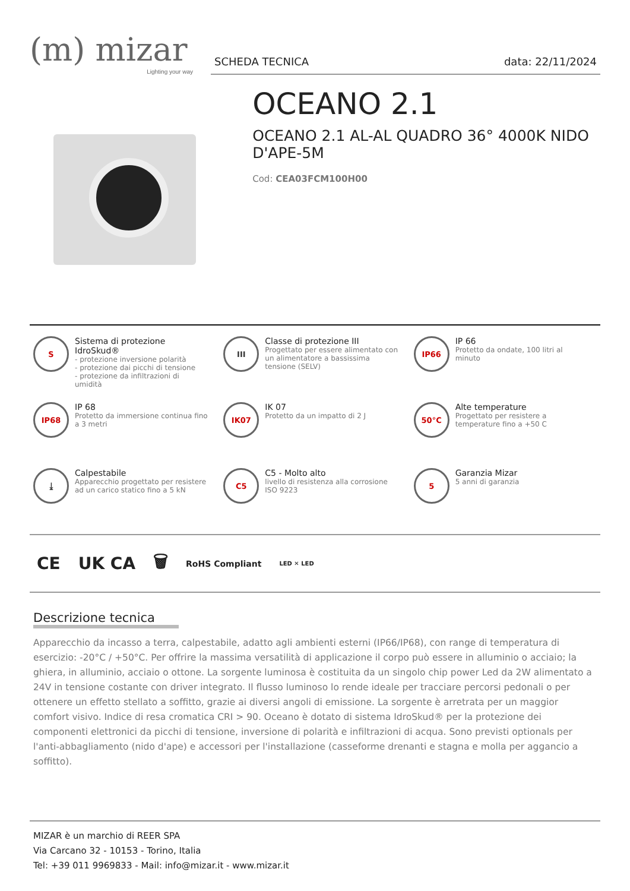(m) mizar
Lighting your way
SCHEDA TECNICA data: 22/11/2024
OCEANO 2.1
OCEANO 2.1 AL-AL QUADRO 36° 4000K NIDO D'APE-5M
Cod: CEA03FCM100H00
S
Sistema di protezione IdroSkud®
- protezione inversione polarità
- protezione dai picchi di tensione
- protezione da infiltrazioni di umidità
III
Classe di protezione III
Progettato per essere alimentato con un alimentatore a bassissima tensione (SELV)
IP66
IP 66
Protetto da ondate, 100 litri al minuto
IP68
IP 68
Protetto da immersione continua fino a 3 metri
IK07
IK 07
Protetto da un impatto di 2 J
50°C
Alte temperature
Progettato per resistere a temperature fino a +50 C
⤓
Calpestabile
Apparecchio progettato per resistere ad un carico statico fino a 5 kN
C5
C5 - Molto alto
livello di resistenza alla corrosione ISO 9223
5
Garanzia Mizar
5 anni di garanzia
CE UK CA 🗑 RoHS Compliant LED ✕ LED
Descrizione tecnica
Apparecchio da incasso a terra, calpestabile, adatto agli ambienti esterni (IP66/IP68), con range di temperatura di esercizio: -20°C / +50°C. Per offrire la massima versatilità di applicazione il corpo può essere in alluminio o acciaio; la ghiera, in alluminio, acciaio o ottone. La sorgente luminosa è costituita da un singolo chip power Led da 2W alimentato a 24V in tensione costante con driver integrato. Il flusso luminoso lo rende ideale per tracciare percorsi pedonali o per ottenere un effetto stellato a soffitto, grazie ai diversi angoli di emissione. La sorgente è arretrata per un maggior comfort visivo. Indice di resa cromatica CRI > 90. Oceano è dotato di sistema IdroSkud® per la protezione dei componenti elettronici da picchi di tensione, inversione di polarità e infiltrazioni di acqua. Sono previsti optionals per l'anti-abbagliamento (nido d'ape) e accessori per l'installazione (casseforme drenanti e stagna e molla per aggancio a soffitto).
MIZAR è un marchio di REER SPA
Via Carcano 32 - 10153 - Torino, Italia
Tel: +39 011 9969833 - Mail: info@mizar.it - www.mizar.it